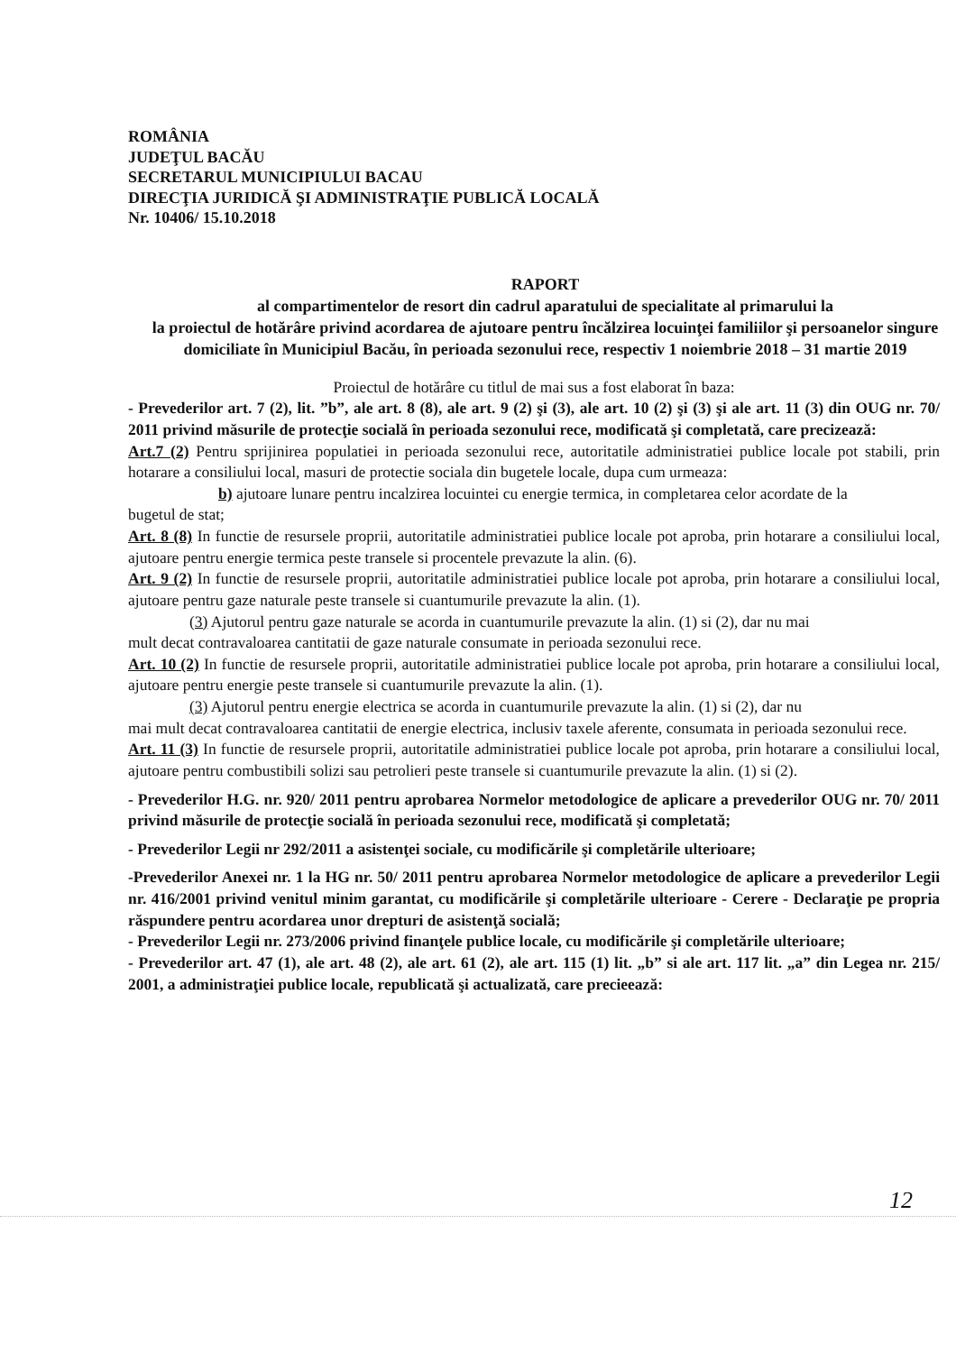ROMÂNIA
JUDEŢUL BACĂU
SECRETARUL MUNICIPIULUI BACAU
DIRECŢIA JURIDICĂ ŞI ADMINISTRAŢIE PUBLICĂ LOCALĂ
Nr. 10406/ 15.10.2018
RAPORT
al compartimentelor de resort din cadrul aparatului de specialitate al primarului la
la proiectul de hotărâre privind acordarea de ajutoare pentru încălzirea locuinţei familiilor şi persoanelor singure domiciliate în Municipiul Bacău, în perioada sezonului rece, respectiv 1 noiembrie 2018 – 31 martie 2019
Proiectul de hotărâre cu titlul de mai sus a fost elaborat în baza:
- Prevederilor art. 7 (2), lit. ”b”, ale art. 8 (8), ale art. 9 (2) şi (3), ale art. 10 (2) şi (3) şi ale art. 11 (3) din OUG nr. 70/ 2011 privind măsurile de protecţie socială în perioada sezonului rece, modificată şi completată, care precizează:
Art.7 (2) Pentru sprijinirea populatiei in perioada sezonului rece, autoritatile administratiei publice locale pot stabili, prin hotarare a consiliului local, masuri de protectie sociala din bugetele locale, dupa cum urmeaza:
b) ajutoare lunare pentru incalzirea locuintei cu energie termica, in completarea celor acordate de la
bugetul de stat;
Art. 8 (8) In functie de resursele proprii, autoritatile administratiei publice locale pot aproba, prin hotarare a consiliului local, ajutoare pentru energie termica peste transele si procentele prevazute la alin. (6).
Art. 9 (2) In functie de resursele proprii, autoritatile administratiei publice locale pot aproba, prin hotarare a consiliului local, ajutoare pentru gaze naturale peste transele si cuantumurile prevazute la alin. (1).
(3) Ajutorul pentru gaze naturale se acorda in cuantumurile prevazute la alin. (1) si (2), dar nu mai
mult decat contravaloarea cantitatii de gaze naturale consumate in perioada sezonului rece.
Art. 10 (2) In functie de resursele proprii, autoritatile administratiei publice locale pot aproba, prin hotarare a consiliului local, ajutoare pentru energie peste transele si cuantumurile prevazute la alin. (1).
(3) Ajutorul pentru energie electrica se acorda in cuantumurile prevazute la alin. (1) si (2), dar nu
mai mult decat contravaloarea cantitatii de energie electrica, inclusiv taxele aferente, consumata in perioada sezonului rece.
Art. 11 (3) In functie de resursele proprii, autoritatile administratiei publice locale pot aproba, prin hotarare a consiliului local, ajutoare pentru combustibili solizi sau petrolieri peste transele si cuantumurile prevazute la alin. (1) si (2).
- Prevederilor H.G. nr. 920/ 2011 pentru aprobarea Normelor metodologice de aplicare a prevederilor OUG nr. 70/ 2011 privind măsurile de protecţie socială în perioada sezonului rece, modificată şi completată;
- Prevederilor Legii nr 292/2011 a asistenţei sociale, cu modificările şi completările ulterioare;
-Prevederilor Anexei nr. 1 la HG nr. 50/ 2011 pentru aprobarea Normelor metodologice de aplicare a prevederilor Legii nr. 416/2001 privind venitul minim garantat, cu modificările şi completările ulterioare - Cerere - Declaraţie pe propria răspundere pentru acordarea unor drepturi de asistenţă socială;
- Prevederilor Legii nr. 273/2006 privind finanţele publice locale, cu modificările şi completările ulterioare;
- Prevederilor art. 47 (1), ale art. 48 (2), ale art. 61 (2), ale art. 115 (1) lit. „b” si ale art. 117 lit. „a” din Legea nr. 215/ 2001, a administraţiei publice locale, republicată şi actualizată, care precieează:
12